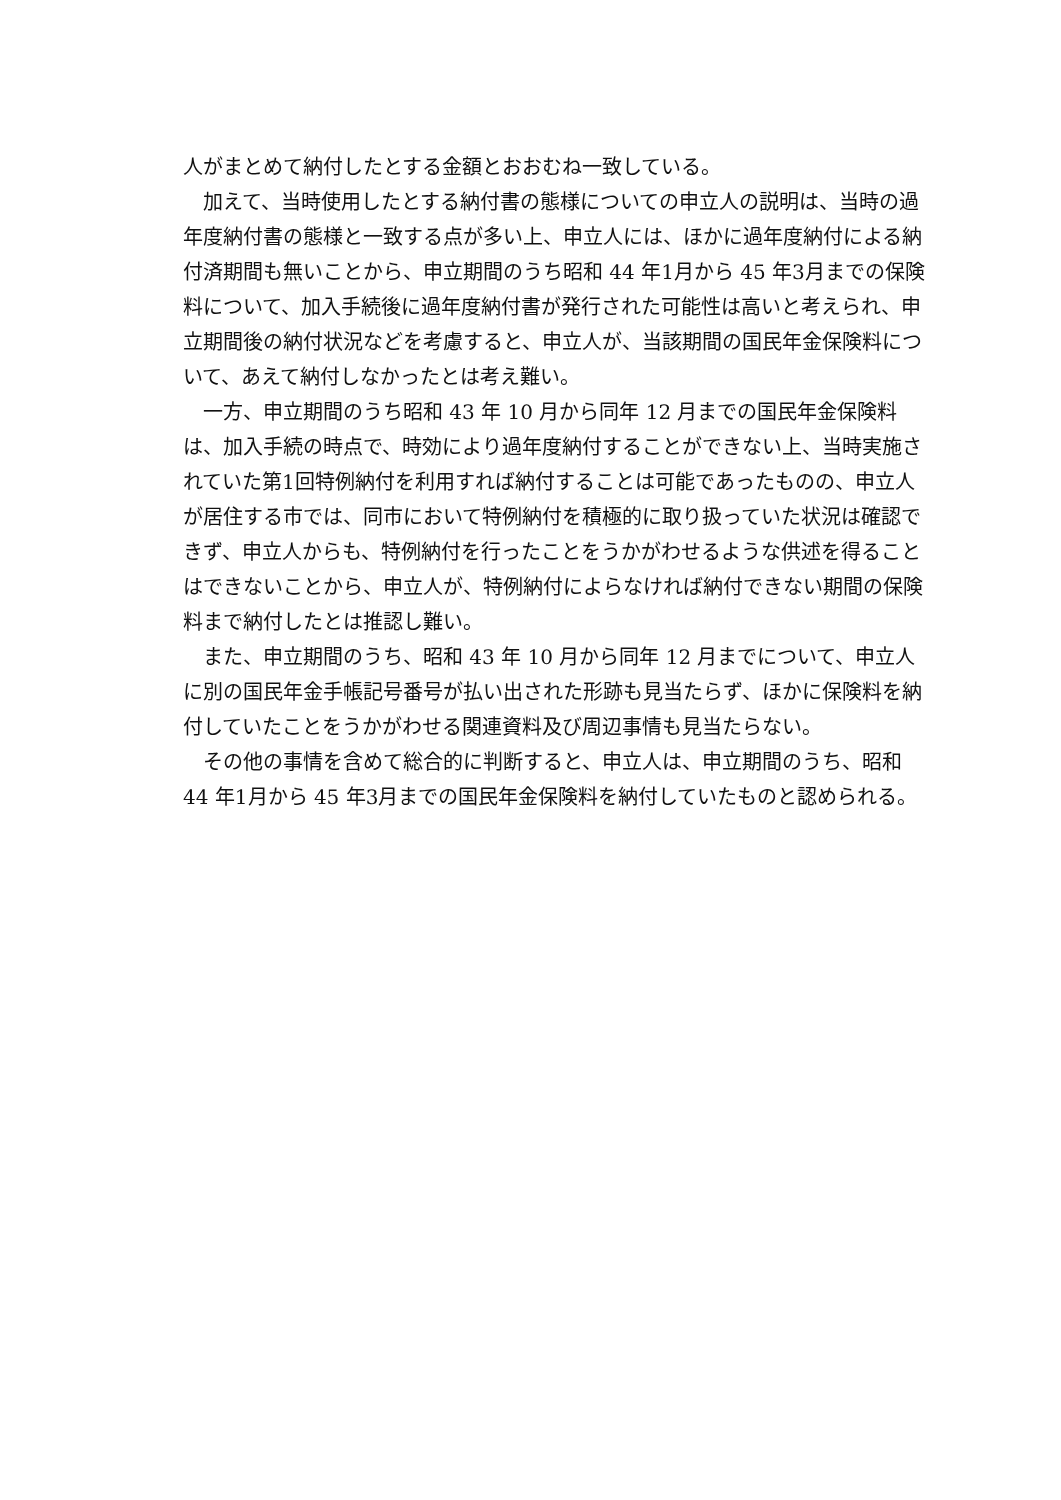人がまとめて納付したとする金額とおおむね一致している。
加えて、当時使用したとする納付書の態様についての申立人の説明は、当時の過年度納付書の態様と一致する点が多い上、申立人には、ほかに過年度納付による納付済期間も無いことから、申立期間のうち昭和 44 年1月から 45 年3月までの保険料について、加入手続後に過年度納付書が発行された可能性は高いと考えられ、申立期間後の納付状況などを考慮すると、申立人が、当該期間の国民年金保険料について、あえて納付しなかったとは考え難い。
一方、申立期間のうち昭和 43 年 10 月から同年 12 月までの国民年金保険料は、加入手続の時点で、時効により過年度納付することができない上、当時実施されていた第1回特例納付を利用すれば納付することは可能であったものの、申立人が居住する市では、同市において特例納付を積極的に取り扱っていた状況は確認できず、申立人からも、特例納付を行ったことをうかがわせるような供述を得ることはできないことから、申立人が、特例納付によらなければ納付できない期間の保険料まで納付したとは推認し難い。
また、申立期間のうち、昭和 43 年 10 月から同年 12 月までについて、申立人に別の国民年金手帳記号番号が払い出された形跡も見当たらず、ほかに保険料を納付していたことをうかがわせる関連資料及び周辺事情も見当たらない。
その他の事情を含めて総合的に判断すると、申立人は、申立期間のうち、昭和 44 年1月から 45 年3月までの国民年金保険料を納付していたものと認められる。